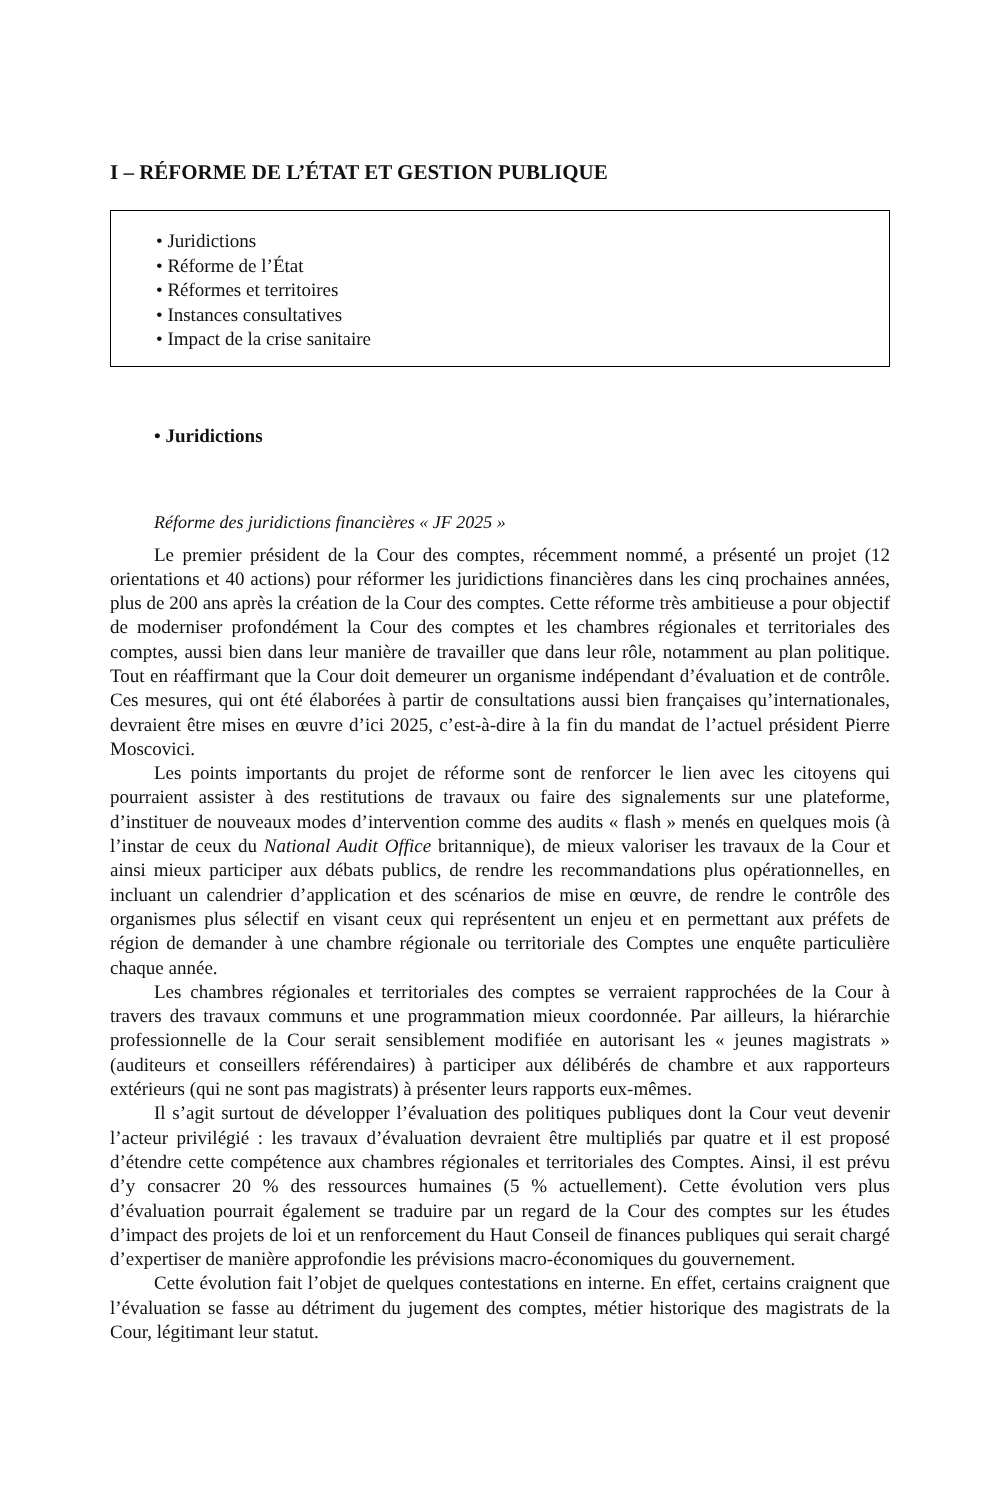I – RÉFORME DE L’ÉTAT ET GESTION PUBLIQUE
• Juridictions
• Réforme de l’État
• Réformes et territoires
• Instances consultatives
• Impact de la crise sanitaire
• Juridictions
Réforme des juridictions financières « JF 2025 »
Le premier président de la Cour des comptes, récemment nommé, a présenté un projet (12 orientations et 40 actions) pour réformer les juridictions financières dans les cinq prochaines années, plus de 200 ans après la création de la Cour des comptes. Cette réforme très ambitieuse a pour objectif de moderniser profondément la Cour des comptes et les chambres régionales et territoriales des comptes, aussi bien dans leur manière de travailler que dans leur rôle, notamment au plan politique. Tout en réaffirmant que la Cour doit demeurer un organisme indépendant d’évaluation et de contrôle. Ces mesures, qui ont été élaborées à partir de consultations aussi bien françaises qu’internationales, devraient être mises en œuvre d’ici 2025, c’est-à-dire à la fin du mandat de l’actuel président Pierre Moscovici.
Les points importants du projet de réforme sont de renforcer le lien avec les citoyens qui pourraient assister à des restitutions de travaux ou faire des signalements sur une plateforme, d’instituer de nouveaux modes d’intervention comme des audits « flash » menés en quelques mois (à l’instar de ceux du National Audit Office britannique), de mieux valoriser les travaux de la Cour et ainsi mieux participer aux débats publics, de rendre les recommandations plus opérationnelles, en incluant un calendrier d’application et des scénarios de mise en œuvre, de rendre le contrôle des organismes plus sélectif en visant ceux qui représentent un enjeu et en permettant aux préfets de région de demander à une chambre régionale ou territoriale des Comptes une enquête particulière chaque année.
Les chambres régionales et territoriales des comptes se verraient rapprochées de la Cour à travers des travaux communs et une programmation mieux coordonnée. Par ailleurs, la hiérarchie professionnelle de la Cour serait sensiblement modifiée en autorisant les « jeunes magistrats » (auditeurs et conseillers référendaires) à participer aux délibérés de chambre et aux rapporteurs extérieurs (qui ne sont pas magistrats) à présenter leurs rapports eux-mêmes.
Il s’agit surtout de développer l’évaluation des politiques publiques dont la Cour veut devenir l’acteur privilégié : les travaux d’évaluation devraient être multipliés par quatre et il est proposé d’étendre cette compétence aux chambres régionales et territoriales des Comptes. Ainsi, il est prévu d’y consacrer 20 % des ressources humaines (5 % actuellement). Cette évolution vers plus d’évaluation pourrait également se traduire par un regard de la Cour des comptes sur les études d’impact des projets de loi et un renforcement du Haut Conseil de finances publiques qui serait chargé d’expertiser de manière approfondie les prévisions macro-économiques du gouvernement.
Cette évolution fait l’objet de quelques contestations en interne. En effet, certains craignent que l’évaluation se fasse au détriment du jugement des comptes, métier historique des magistrats de la Cour, légitimant leur statut.